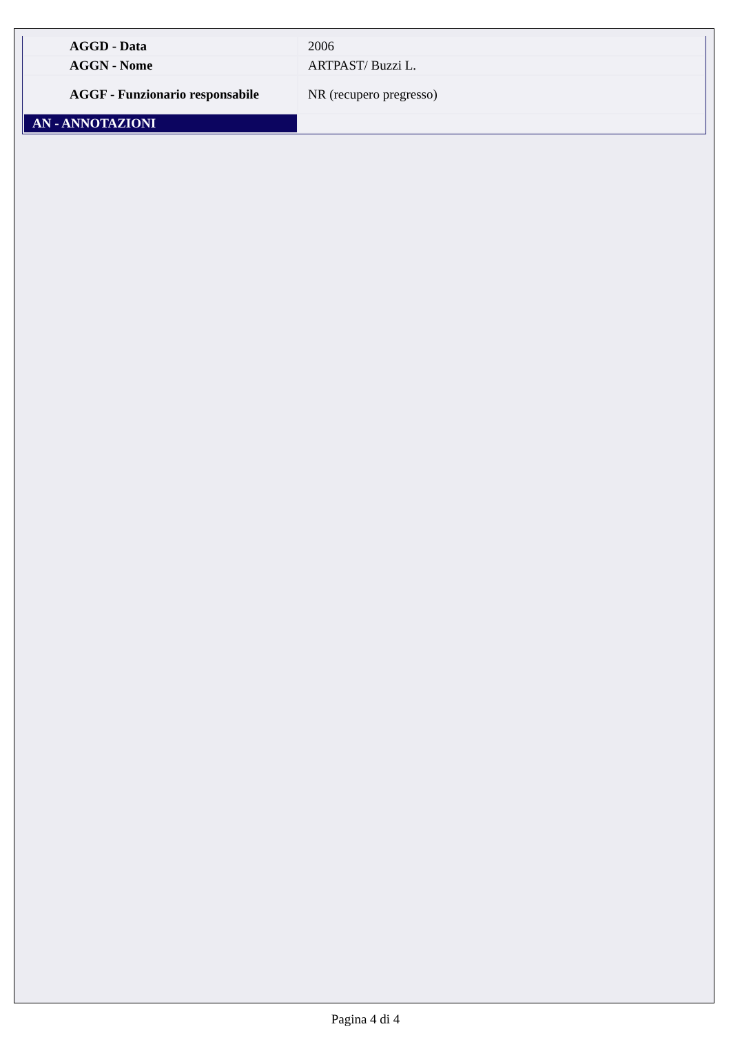| AGGD - Data | 2006 |
| AGGN - Nome | ARTPAST/ Buzzi L. |
| AGGF - Funzionario responsabile | NR (recupero pregresso) |
| AN - ANNOTAZIONI | |
Pagina 4 di 4